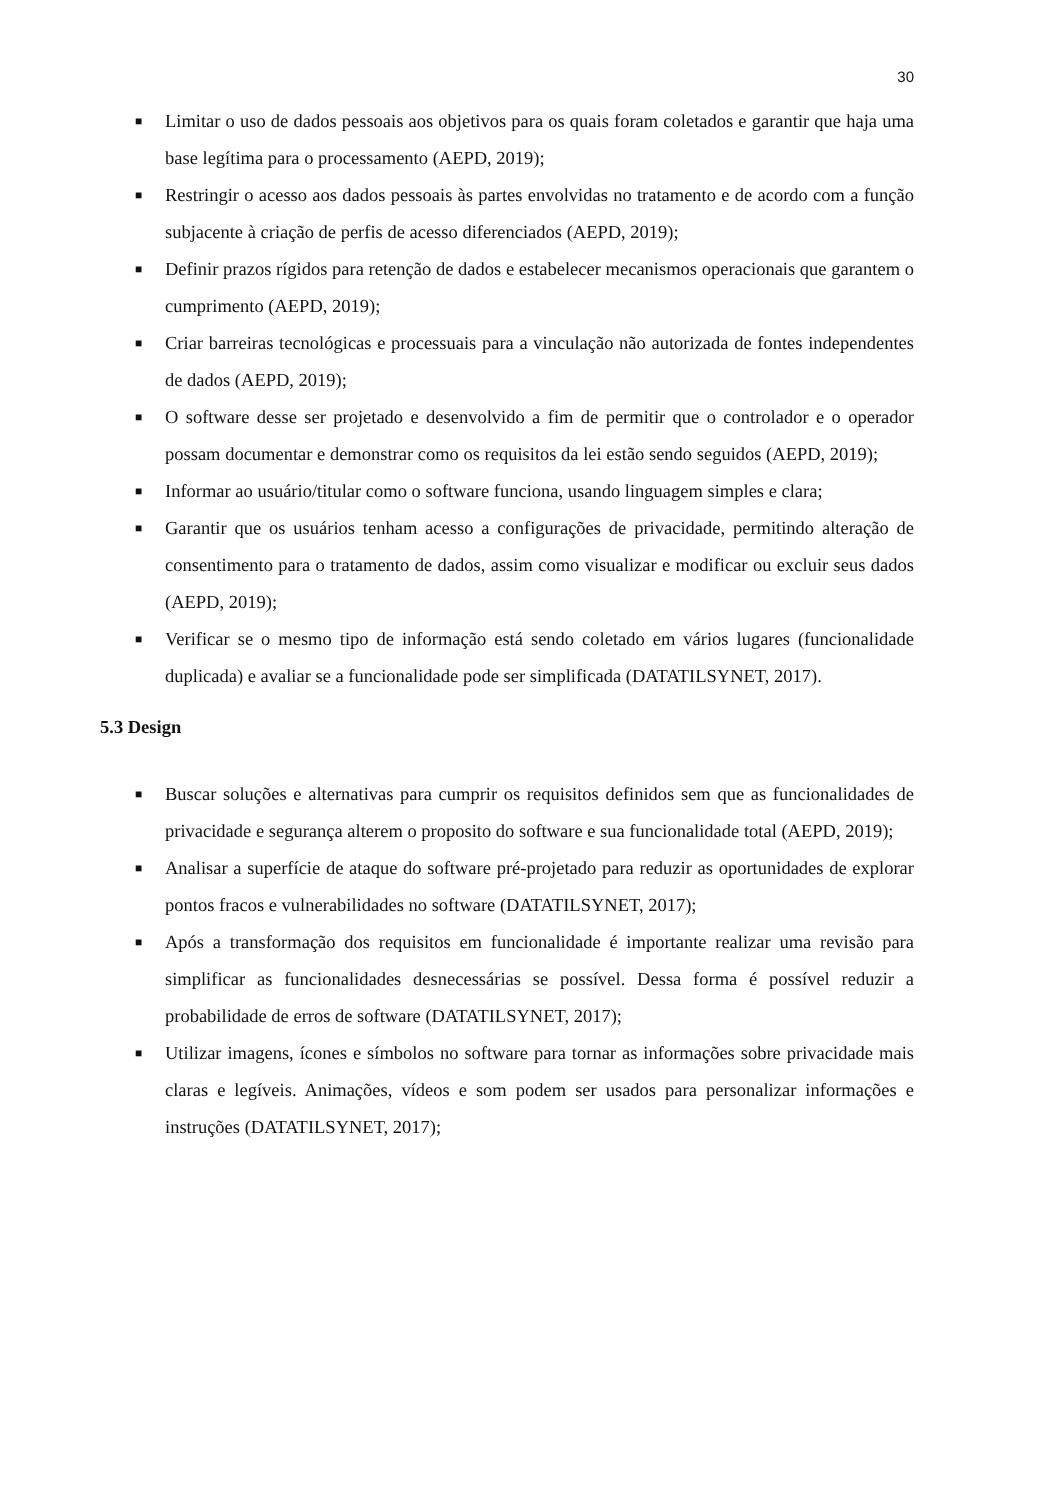30
■ Limitar o uso de dados pessoais aos objetivos para os quais foram coletados e garantir que haja uma base legítima para o processamento (AEPD, 2019);
■ Restringir o acesso aos dados pessoais às partes envolvidas no tratamento e de acordo com a função subjacente à criação de perfis de acesso diferenciados (AEPD, 2019);
■ Definir prazos rígidos para retenção de dados e estabelecer mecanismos operacionais que garantem o cumprimento (AEPD, 2019);
■ Criar barreiras tecnológicas e processuais para a vinculação não autorizada de fontes independentes de dados (AEPD, 2019);
■ O software desse ser projetado e desenvolvido a fim de permitir que o controlador e o operador possam documentar e demonstrar como os requisitos da lei estão sendo seguidos (AEPD, 2019);
■ Informar ao usuário/titular como o software funciona, usando linguagem simples e clara;
■ Garantir que os usuários tenham acesso a configurações de privacidade, permitindo alteração de consentimento para o tratamento de dados, assim como visualizar e modificar ou excluir seus dados (AEPD, 2019);
■ Verificar se o mesmo tipo de informação está sendo coletado em vários lugares (funcionalidade duplicada) e avaliar se a funcionalidade pode ser simplificada (DATATILSYNET, 2017).
5.3 Design
■ Buscar soluções e alternativas para cumprir os requisitos definidos sem que as funcionalidades de privacidade e segurança alterem o proposito do software e sua funcionalidade total (AEPD, 2019);
■ Analisar a superfície de ataque do software pré-projetado para reduzir as oportunidades de explorar pontos fracos e vulnerabilidades no software (DATATILSYNET, 2017);
■ Após a transformação dos requisitos em funcionalidade é importante realizar uma revisão para simplificar as funcionalidades desnecessárias se possível. Dessa forma é possível reduzir a probabilidade de erros de software (DATATILSYNET, 2017);
■ Utilizar imagens, ícones e símbolos no software para tornar as informações sobre privacidade mais claras e legíveis. Animações, vídeos e som podem ser usados para personalizar informações e instruções (DATATILSYNET, 2017);